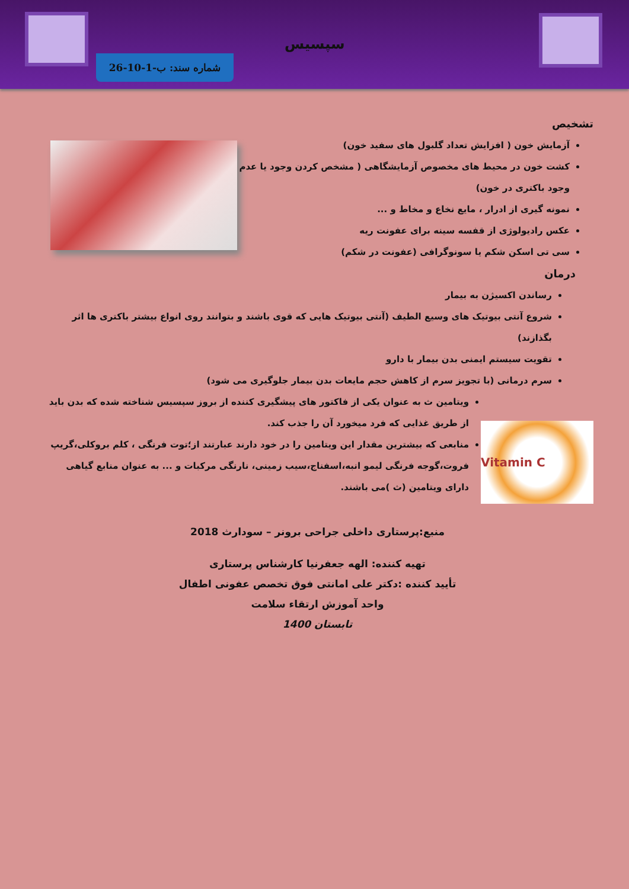سپسیس
شماره سند: ب-1-10-26
تشخیص
آزمایش خون ( افزایش تعداد گلبول های سفید خون)
کشت خون در محیط های مخصوص آزمایشگاهی ( مشخص کردن وجود یا عدم وجود باکتری در خون)
نمونه گیری از ادرار ، مایع نخاع و مخاط و ...
عکس رادیولوژی از قفسه سینه برای عفونت ریه
سی تی اسکن شکم یا سونوگرافی (عفونت در شکم)
درمان
رساندن اکسیژن به بیمار
شروع آنتی بیوتیک های وسیع الطیف (آنتی بیوتیک هایی که قوی باشند و بتوانند روی انواع بیشتر باکتری ها اثر بگذازند)
تقویت سیستم ایمنی بدن بیمار با دارو
سرم درمانی (با تجویز سرم از کاهش حجم مایعات بدن بیمار جلوگیری می شود)
Vitamin C
ویتامین ث به عنوان یکی از فاکتور های پیشگیری کننده از بروز سپسیس شناخته شده که بدن باید از طریق غذایی که فرد میخورد آن را جذب کند.
منابعی که بیشترین مقدار این ویتامین را در خود دارند عبارتند از؛توت فرنگی ، کلم بروکلی،گریپ فروت،گوجه فرنگی لیمو انبه،اسفناج،سیب زمینی، نارنگی مرکبات و ... به عنوان منابع گیاهی دارای ویتامین (ث )می باشند.
منبع:پرستاری داخلی جراحی برونر – سودارث 2018
تهیه کننده: الهه جعفرنیا کارشناس پرستاری
تأیید کننده :دکتر علی امانتی فوق تخصص عفونی اطفال
واحد آموزش ارتقاء سلامت
تابستان 1400